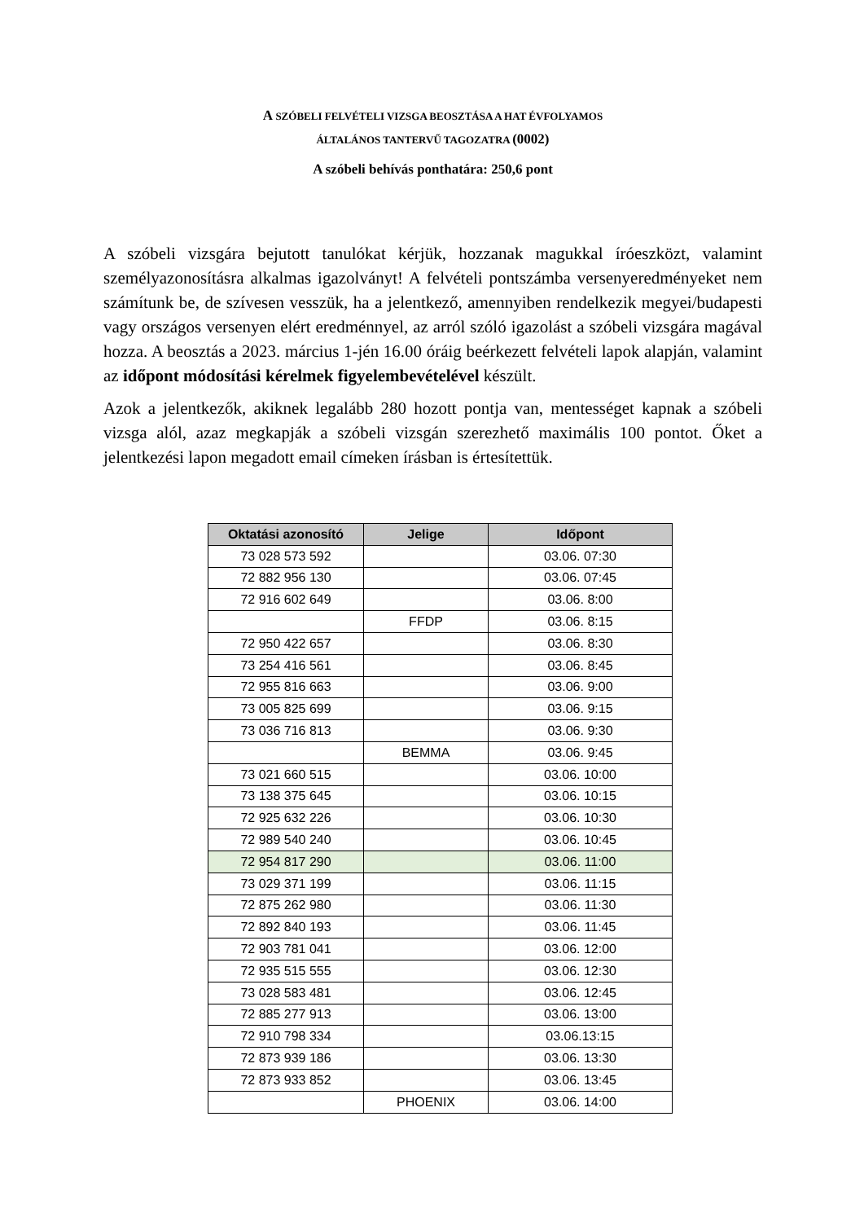A SZÓBELI FELVÉTELI VIZSGA BEOSZTÁSA A HAT ÉVFOLYAMOS
ÁLTALÁNOS TANTERVŰ TAGOZATRA (0002)
A szóbeli behívás ponthatára: 250,6 pont
A szóbeli vizsgára bejutott tanulókat kérjük, hozzanak magukkal íróeszközt, valamint személyazonosításra alkalmas igazolványt! A felvételi pontszámba versenyeredményeket nem számítunk be, de szívesen vesszük, ha a jelentkező, amennyiben rendelkezik megyei/budapesti vagy országos versenyen elért eredménnyel, az arról szóló igazolást a szóbeli vizsgára magával hozza. A beosztás a 2023. március 1-jén 16.00 óráig beérkezett felvételi lapok alapján, valamint az időpont módosítási kérelmek figyelembevételével készült.
Azok a jelentkezők, akiknek legalább 280 hozott pontja van, mentességet kapnak a szóbeli vizsga alól, azaz megkapják a szóbeli vizsgán szerezhető maximális 100 pontot. Őket a jelentkezési lapon megadott email címeken írásban is értesítettük.
| Oktatási azonosító | Jelige | Időpont |
| --- | --- | --- |
| 73 028 573 592 | | 03.06. 07:30 |
| 72 882 956 130 | | 03.06. 07:45 |
| 72 916 602 649 | | 03.06. 8:00 |
| | FFDP | 03.06. 8:15 |
| 72 950 422 657 | | 03.06. 8:30 |
| 73 254 416 561 | | 03.06. 8:45 |
| 72 955 816 663 | | 03.06. 9:00 |
| 73 005 825 699 | | 03.06. 9:15 |
| 73 036 716 813 | | 03.06. 9:30 |
| | BEMMA | 03.06. 9:45 |
| 73 021 660 515 | | 03.06. 10:00 |
| 73 138 375 645 | | 03.06. 10:15 |
| 72 925 632 226 | | 03.06. 10:30 |
| 72 989 540 240 | | 03.06. 10:45 |
| 72 954 817 290 | | 03.06. 11:00 |
| 73 029 371 199 | | 03.06. 11:15 |
| 72 875 262 980 | | 03.06. 11:30 |
| 72 892 840 193 | | 03.06. 11:45 |
| 72 903 781 041 | | 03.06. 12:00 |
| 72 935 515 555 | | 03.06. 12:30 |
| 73 028 583 481 | | 03.06. 12:45 |
| 72 885 277 913 | | 03.06. 13:00 |
| 72 910 798 334 | | 03.06.13:15 |
| 72 873 939 186 | | 03.06. 13:30 |
| 72 873 933 852 | | 03.06. 13:45 |
| | PHOENIX | 03.06. 14:00 |